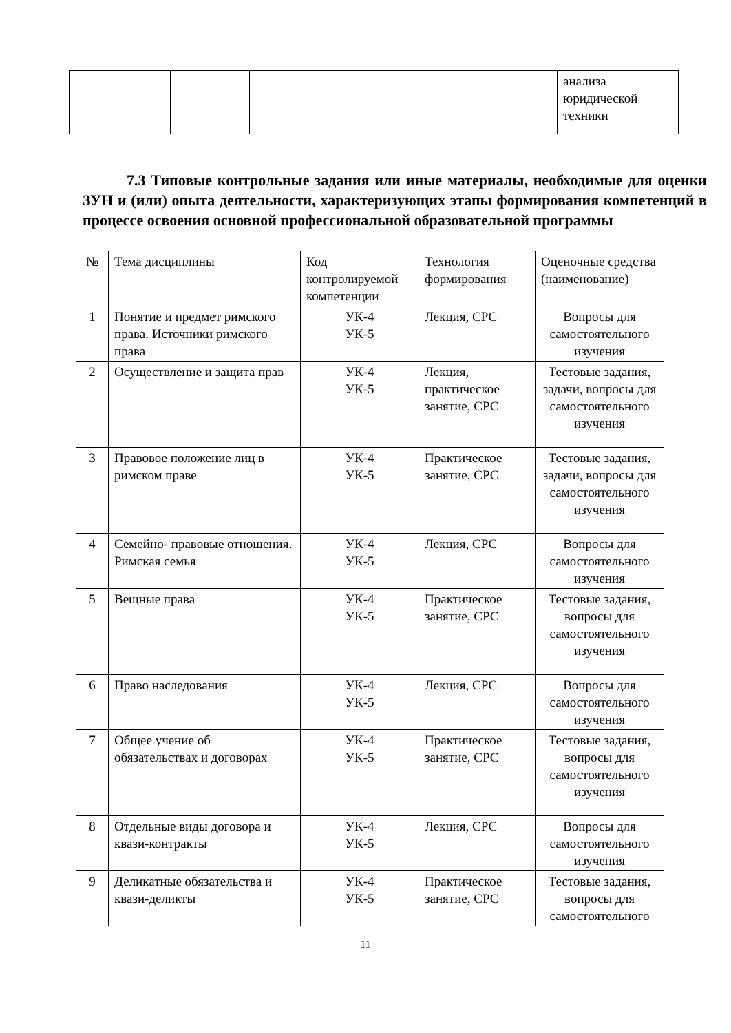| | | | | анализа юридической техники |
7.3 Типовые контрольные задания или иные материалы, необходимые для оценки ЗУН и (или) опыта деятельности, характеризующих этапы формирования компетенций в процессе освоения основной профессиональной образовательной программы
| № | Тема дисциплины | Код контролируемой компетенции | Технология формирования | Оценочные средства (наименование) |
| 1 | Понятие и предмет римского права. Источники римского права | УК-4 УК-5 | Лекция, СРС | Вопросы для самостоятельного изучения |
| 2 | Осуществление и защита прав | УК-4 УК-5 | Лекция, практическое занятие, СРС | Тестовые задания, задачи, вопросы для самостоятельного изучения |
| 3 | Правовое положение лиц в римском праве | УК-4 УК-5 | Практическое занятие, СРС | Тестовые задания, задачи, вопросы для самостоятельного изучения |
| 4 | Семейно- правовые отношения. Римская семья | УК-4 УК-5 | Лекция, СРС | Вопросы для самостоятельного изучения |
| 5 | Вещные права | УК-4 УК-5 | Практическое занятие, СРС | Тестовые задания, вопросы для самостоятельного изучения |
| 6 | Право наследования | УК-4 УК-5 | Лекция, СРС | Вопросы для самостоятельного изучения |
| 7 | Общее учение об обязательствах и договорах | УК-4 УК-5 | Практическое занятие, СРС | Тестовые задания, вопросы для самостоятельного изучения |
| 8 | Отдельные виды договора и квази-контракты | УК-4 УК-5 | Лекция, СРС | Вопросы для самостоятельного изучения |
| 9 | Деликатные обязательства и квази-деликты | УК-4 УК-5 | Практическое занятие, СРС | Тестовые задания, вопросы для самостоятельного |
11